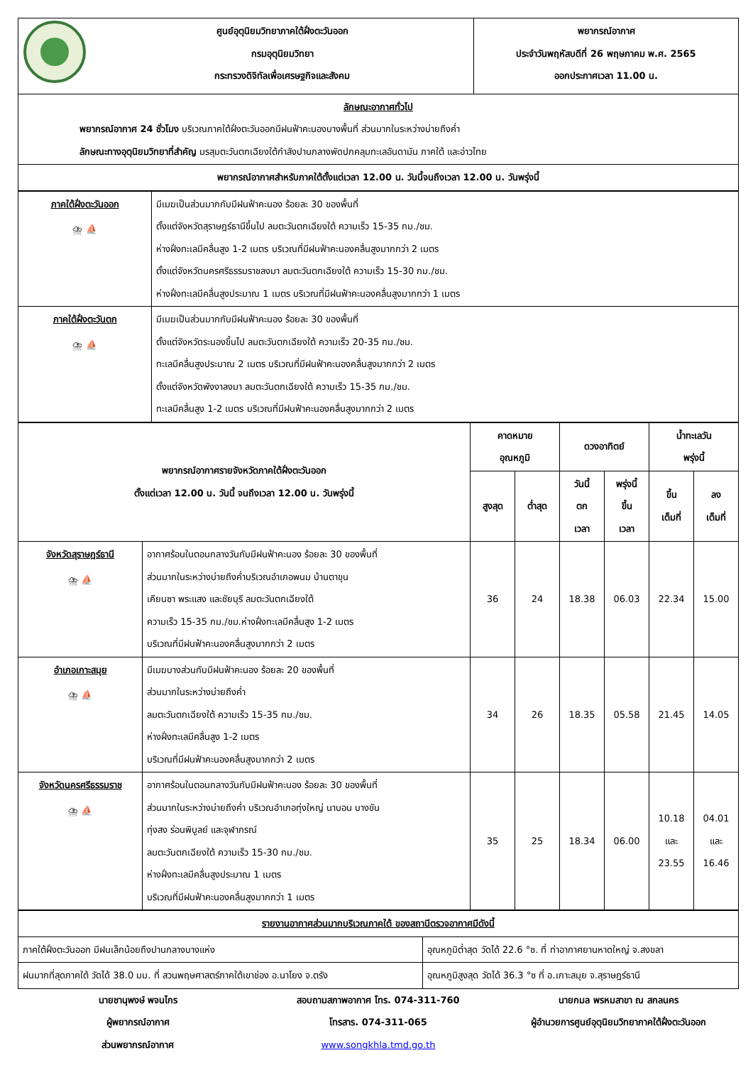| | ศูนย์อุตุนิยมวิทยาภาคใต้ฝั่งตะวันออก กรมอุตุนิยมวิทยา กระทรวงดิจิทัลเพื่อเศรษฐกิจและสังคม | พยากรณ์อากาศ ประจำวันพฤหัสบดีที่ 26 พฤษภาคม พ.ศ. 2565 ออกประกาศเวลา 11.00 น. |
| ลักษณะอากาศทั่วไป พยากรณ์อากาศ 24 ชั่วโมง บริเวณภาคใต้ฝั่งตะวันออกมีฝนฟ้าคะนองบางพื้นที่ ส่วนมากในระหว่างบ่ายถึงค่ำ ลักษณะทางอุตุนิยมวิทยาที่สำคัญ มรสุมตะวันตกเฉียงใต้กำลังปานกลางพัดปกคลุมทะเลอันดามัน ภาคใต้ และอ่าวไทย | | |
| พยากรณ์อากาศสำหรับภาคใต้ตั้งแต่เวลา 12.00 น. วันนี้จนถึงเวลา 12.00 น. วันพรุ่งนี้ | | |
| ภาคใต้ฝั่งตะวันออก ⛈ ⛵ | มีเมฆเป็นส่วนมากกับมีฝนฟ้าคะนอง ร้อยละ 30 ของพื้นที่ ตั้งแต่จังหวัดสุราษฎร์ธานีขึ้นไป ลมตะวันตกเฉียงใต้ ความเร็ว 15-35 กม./ชม. ห่างฝั่งทะเลมีคลื่นสูง 1-2 เมตร บริเวณที่มีฝนฟ้าคะนองคลื่นสูงมากกว่า 2 เมตร ตั้งแต่จังหวัดนครศรีธรรมราชลงมา ลมตะวันตกเฉียงใต้ ความเร็ว 15-30 กม./ชม. ห่างฝั่งทะเลมีคลื่นสูงประมาณ 1 เมตร บริเวณที่มีฝนฟ้าคะนองคลื่นสูงมากกว่า 1 เมตร |
| ภาคใต้ฝั่งตะวันตก ⛈ ⛵ | มีเมฆเป็นส่วนมากกับมีฝนฟ้าคะนอง ร้อยละ 30 ของพื้นที่ ตั้งแต่จังหวัดระนองขึ้นไป ลมตะวันตกเฉียงใต้ ความเร็ว 20-35 กม./ชม. ทะเลมีคลื่นสูงประมาณ 2 เมตร บริเวณที่มีฝนฟ้าคะนองคลื่นสูงมากกว่า 2 เมตร ตั้งแต่จังหวัดพังงาลงมา ลมตะวันตกเฉียงใต้ ความเร็ว 15-35 กม./ชม. ทะเลมีคลื่นสูง 1-2 เมตร บริเวณที่มีฝนฟ้าคะนองคลื่นสูงมากกว่า 2 เมตร |
| พยากรณ์อากาศรายจังหวัดภาคใต้ฝั่งตะวันออก ตั้งแต่เวลา 12.00 น. วันนี้ จนถึงเวลา 12.00 น. วันพรุ่งนี้ | | คาดหมาย อุณหภูมิ | | ดวงอาทิตย์ | | น้ำทะเลวัน พรุ่งนี้ | |
| --- | --- | --- | --- | --- | --- | --- | --- |
| | | สูงสุด | ต่ำสุด | วันนี้ ตก เวลา | พรุ่งนี้ ขึ้น เวลา | ขึ้น เต็มที่ | ลง เต็มที่ |
| จังหวัดสุราษฎร์ธานี ⛈ ⛵ | อากาศร้อนในตอนกลางวันกับมีฝนฟ้าคะนอง ร้อยละ 30 ของพื้นที่ ส่วนมากในระหว่างบ่ายถึงค่ำบริเวณอำเภอพนม บ้านตาขุน เคียนซา พระแสง และชัยบุรี ลมตะวันตกเฉียงใต้ ความเร็ว 15-35 กม./ชม.ห่างฝั่งทะเลมีคลื่นสูง 1-2 เมตร บริเวณที่มีฝนฟ้าคะนองคลื่นสูงมากกว่า 2 เมตร | 36 | 24 | 18.38 | 06.03 | 22.34 | 15.00 |
| อำเภอเกาะสมุย ⛈ ⛵ | มีเมฆบางส่วนกับมีฝนฟ้าคะนอง ร้อยละ 20 ของพื้นที่ ส่วนมากในระหว่างบ่ายถึงค่ำ ลมตะวันตกเฉียงใต้ ความเร็ว 15-35 กม./ชม. ห่างฝั่งทะเลมีคลื่นสูง 1-2 เมตร บริเวณที่มีฝนฟ้าคะนองคลื่นสูงมากกว่า 2 เมตร | 34 | 26 | 18.35 | 05.58 | 21.45 | 14.05 |
| จังหวัดนครศรีธรรมราช ⛈ ⛵ | อากาศร้อนในตอนกลางวันกับมีฝนฟ้าคะนอง ร้อยละ 30 ของพื้นที่ ส่วนมากในระหว่างบ่ายถึงค่ำ บริเวณอำเภอทุ่งใหญ่ นาบอน บางขัน ทุ่งสง ร่อนพิบูลย์ และจุฬาภรณ์ ลมตะวันตกเฉียงใต้ ความเร็ว 15-30 กม./ชม. ห่างฝั่งทะเลมีคลื่นสูงประมาณ 1 เมตร บริเวณที่มีฝนฟ้าคะนองคลื่นสูงมากกว่า 1 เมตร | 35 | 25 | 18.34 | 06.00 | 10.18 และ 23.55 | 04.01 และ 16.46 |
| รายงานอากาศส่วนมากบริเวณภาคใต้ ของสถานีตรวจอากาศมีดังนี้ | |
| ภาคใต้ฝั่งตะวันออก มีฝนเล็กน้อยถึงปานกลางบางแห่ง | อุณหภูมิต่ำสุด วัดได้ 22.6 °ซ. ที่ ท่าอากาศยานหาดใหญ่ จ.สงขลา |
| ฝนมากที่สุดภาคใต้ วัดได้ 38.0 มม. ที่ สวนพฤษศาสตร์ภาคใต้เขาช่อง อ.นาโยง จ.ตรัง | อุณหภูมิสูงสุด วัดได้ 36.3 °ซ ที่ อ.เกาะสมุย จ.สุราษฎร์ธานี |
นายชานุพงษ์ พจนไกร
ผู้พยากรณ์อากาศ
ส่วนพยากรณ์อากาศ
สอบถามสภาพอากาศ โทร. 074-311-760
โทรสาร. 074-311-065
www.songkhla.tmd.go.th
นายกมล พรหมสาขา ณ สกลนคร
ผู้อำนวยการศูนย์อุตุนิยมวิทยาภาคใต้ฝั่งตะวันออก